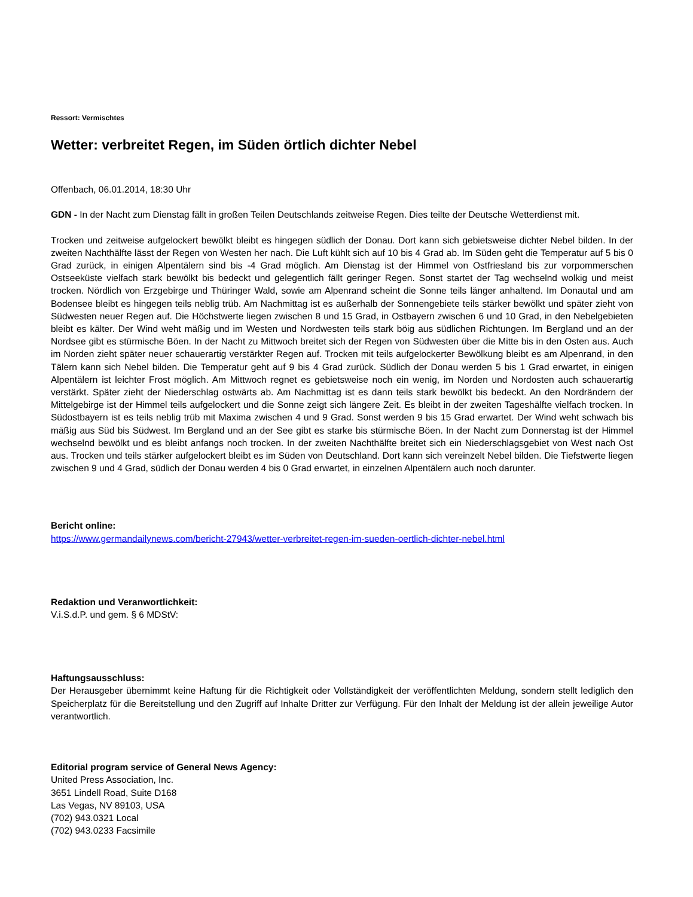Ressort: Vermischtes
Wetter: verbreitet Regen, im Süden örtlich dichter Nebel
Offenbach, 06.01.2014, 18:30 Uhr
GDN - In der Nacht zum Dienstag fällt in großen Teilen Deutschlands zeitweise Regen. Dies teilte der Deutsche Wetterdienst mit.
Trocken und zeitweise aufgelockert bewölkt bleibt es hingegen südlich der Donau. Dort kann sich gebietsweise dichter Nebel bilden. In der zweiten Nachthälfte lässt der Regen von Westen her nach. Die Luft kühlt sich auf 10 bis 4 Grad ab. Im Süden geht die Temperatur auf 5 bis 0 Grad zurück, in einigen Alpentälern sind bis -4 Grad möglich. Am Dienstag ist der Himmel von Ostfriesland bis zur vorpommerschen Ostseeküste vielfach stark bewölkt bis bedeckt und gelegentlich fällt geringer Regen. Sonst startet der Tag wechselnd wolkig und meist trocken. Nördlich von Erzgebirge und Thüringer Wald, sowie am Alpenrand scheint die Sonne teils länger anhaltend. Im Donautal und am Bodensee bleibt es hingegen teils neblig trüb. Am Nachmittag ist es außerhalb der Sonnengebiete teils stärker bewölkt und später zieht von Südwesten neuer Regen auf. Die Höchstwerte liegen zwischen 8 und 15 Grad, in Ostbayern zwischen 6 und 10 Grad, in den Nebelgebieten bleibt es kälter. Der Wind weht mäßig und im Westen und Nordwesten teils stark böig aus südlichen Richtungen. Im Bergland und an der Nordsee gibt es stürmische Böen. In der Nacht zu Mittwoch breitet sich der Regen von Südwesten über die Mitte bis in den Osten aus. Auch im Norden zieht später neuer schauerartig verstärkter Regen auf. Trocken mit teils aufgelockerter Bewölkung bleibt es am Alpenrand, in den Tälern kann sich Nebel bilden. Die Temperatur geht auf 9 bis 4 Grad zurück. Südlich der Donau werden 5 bis 1 Grad erwartet, in einigen Alpentälern ist leichter Frost möglich. Am Mittwoch regnet es gebietsweise noch ein wenig, im Norden und Nordosten auch schauerartig verstärkt. Später zieht der Niederschlag ostwärts ab. Am Nachmittag ist es dann teils stark bewölkt bis bedeckt. An den Nordrändern der Mittelgebirge ist der Himmel teils aufgelockert und die Sonne zeigt sich längere Zeit. Es bleibt in der zweiten Tageshälfte vielfach trocken. In Südostbayern ist es teils neblig trüb mit Maxima zwischen 4 und 9 Grad. Sonst werden 9 bis 15 Grad erwartet. Der Wind weht schwach bis mäßig aus Süd bis Südwest. Im Bergland und an der See gibt es starke bis stürmische Böen. In der Nacht zum Donnerstag ist der Himmel wechselnd bewölkt und es bleibt anfangs noch trocken. In der zweiten Nachthälfte breitet sich ein Niederschlagsgebiet von West nach Ost aus. Trocken und teils stärker aufgelockert bleibt es im Süden von Deutschland. Dort kann sich vereinzelt Nebel bilden. Die Tiefstwerte liegen zwischen 9 und 4 Grad, südlich der Donau werden 4 bis 0 Grad erwartet, in einzelnen Alpentälern auch noch darunter.
Bericht online:
https://www.germandailynews.com/bericht-27943/wetter-verbreitet-regen-im-sueden-oertlich-dichter-nebel.html
Redaktion und Veranwortlichkeit:
V.i.S.d.P. und gem. § 6 MDStV:
Haftungsausschluss:
Der Herausgeber übernimmt keine Haftung für die Richtigkeit oder Vollständigkeit der veröffentlichten Meldung, sondern stellt lediglich den Speicherplatz für die Bereitstellung und den Zugriff auf Inhalte Dritter zur Verfügung. Für den Inhalt der Meldung ist der allein jeweilige Autor verantwortlich.
Editorial program service of General News Agency:
United Press Association, Inc.
3651 Lindell Road, Suite D168
Las Vegas, NV 89103, USA
(702) 943.0321 Local
(702) 943.0233 Facsimile